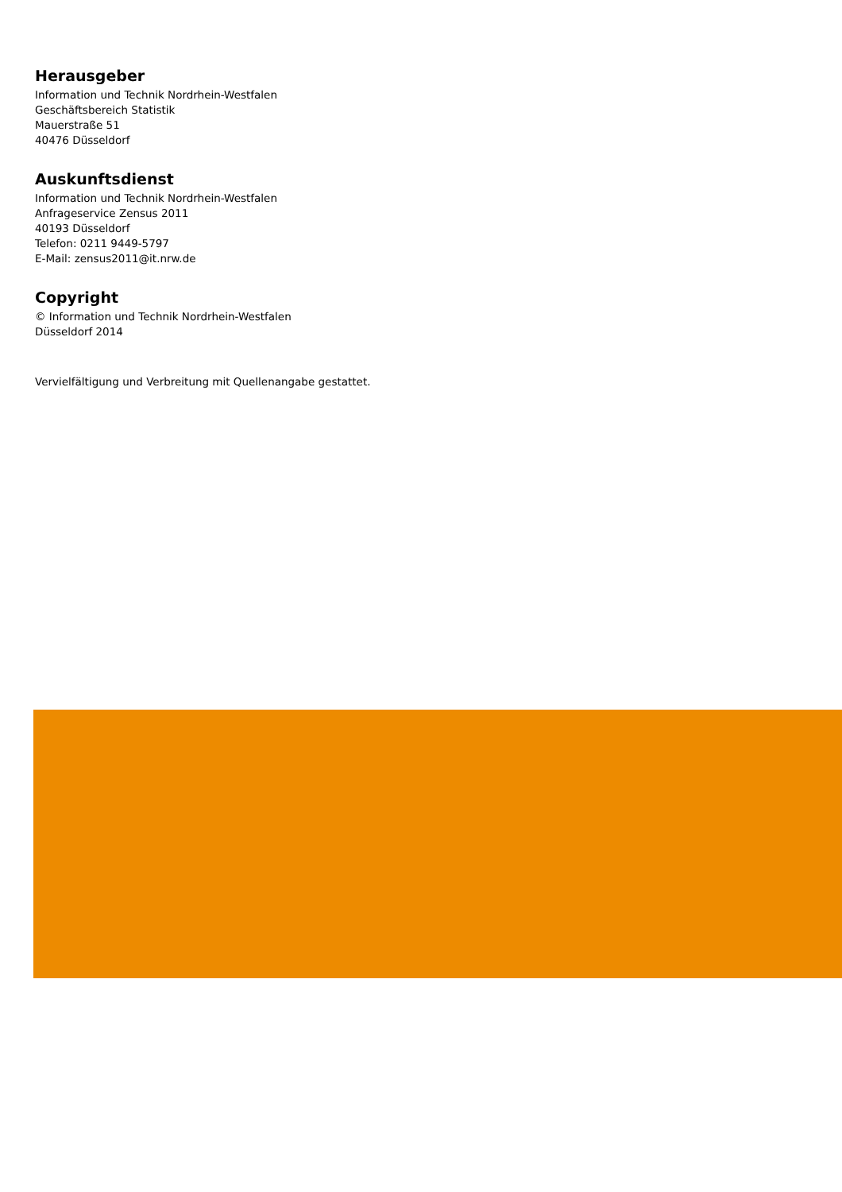Herausgeber
Information und Technik Nordrhein-Westfalen
Geschäftsbereich Statistik
Mauerstraße 51
40476 Düsseldorf
Auskunftsdienst
Information und Technik Nordrhein-Westfalen
Anfrageservice Zensus 2011
40193 Düsseldorf
Telefon: 0211 9449-5797
E-Mail: zensus2011@it.nrw.de
Copyright
© Information und Technik Nordrhein-Westfalen
Düsseldorf 2014
Vervielfältigung und Verbreitung mit Quellenangabe gestattet.